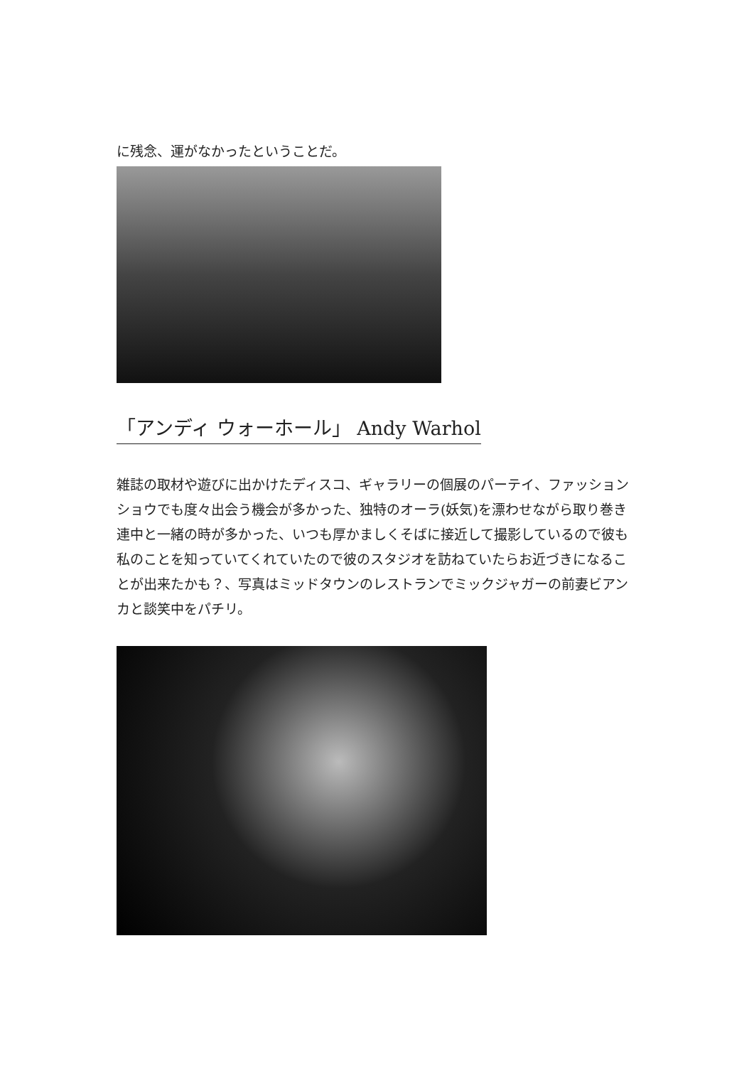に残念、運がなかったということだ。
「アンディ ウォーホール」 Andy Warhol
雑誌の取材や遊びに出かけたディスコ、ギャラリーの個展のパーテイ、ファッションショウでも度々出会う機会が多かった、独特のオーラ(妖気)を漂わせながら取り巻き連中と一緒の時が多かった、いつも厚かましくそばに接近して撮影しているので彼も私のことを知っていてくれていたので彼のスタジオを訪ねていたらお近づきになることが出来たかも？、写真はミッドタウンのレストランでミックジャガーの前妻ビアンカと談笑中をパチリ。